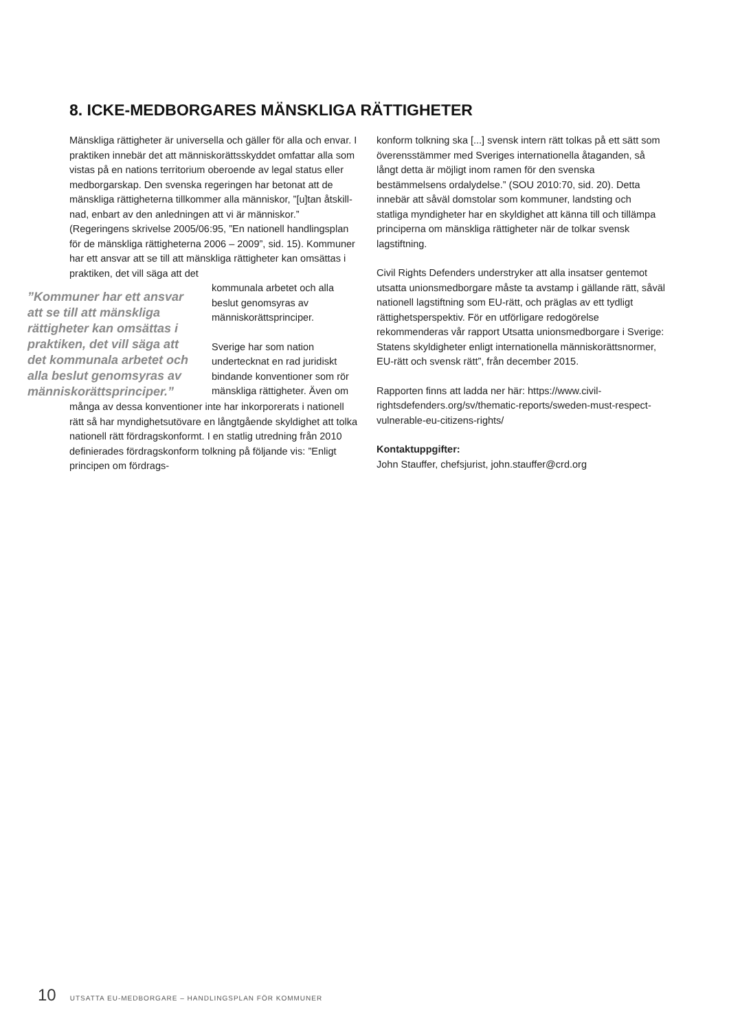8. ICKE-MEDBORGARES MÄNSKLIGA RÄTTIGHETER
Mänskliga rättigheter är universella och gäller för alla och envar. I praktiken innebär det att människorätts­skyddet omfattar alla som vistas på en nations territo­rium oberoende av legal status eller medborgarskap. Den svenska regeringen har betonat att de mänskliga rättigheterna tillkommer alla människor, ”[u]tan åtskill­nad, enbart av den anledningen att vi är människor.” (Regeringens skrivelse 2005/06:95, ”En nationell hand­lingsplan för de mänskliga rättigheterna 2006 – 2009”, sid. 15). Kommuner har ett ansvar att se till att mänskliga rättigheter kan omsättas i praktiken, det vill säga att det
”Kommuner har ett ansvar att se till att mänskliga rättigheter kan omsättas i praktiken, det vill säga att det kommunala arbetet och alla beslut genomsyras av människorättsprinciper.”
kommunala arbetet och alla beslut genomsyras av människorättsprinciper.
Sverige har som nation undertecknat en rad juridiskt bindande kon­ventioner som rör mänsk­liga rättigheter. Även om
många av dessa konventioner inte har inkorporerats i nationell rätt så har myndighetsutövare en långtgående skyldighet att tolka nationell rätt fördragskonformt. I en statlig utredning från 2010 definierades fördragskonform tolkning på följande vis: ”Enligt principen om fördrags-
konform tolkning ska [...] svensk intern rätt tolkas på ett sätt som överensstämmer med Sveriges internationella åtaganden, så långt detta är möjligt inom ramen för den svenska bestämmelsens ordalydelse.” (SOU 2010:70, sid. 20). Detta innebär att såväl domstolar som kommuner, landsting och statliga myndigheter har en skyldighet att känna till och tillämpa principerna om mänskliga rättig­heter när de tolkar svensk lagstiftning.
Civil Rights Defenders understryker att alla insatser gentemot utsatta unionsmedborgare måste ta avstamp i gällande rätt, såväl nationell lagstiftning som EU-rätt, och präglas av ett tydligt rättighetsperspektiv. För en utförligare redogörelse rekommenderas vår rapport Utsatta unionsmedborgare i Sverige: Statens skyldighe­ter enligt internationella människorättsnormer, EU-rätt och svensk rätt”, från december 2015.
Rapporten finns att ladda ner här: https://www.civil­rightsdefenders.org/sv/thematic-reports/sweden-must-respect-vulnerable-eu-citizens-rights/
Kontaktuppgifter:
John Stauffer, chefsjurist, john.stauffer@crd.org
10 UTSATTA EU-MEDBORGARE – HANDLINGSPLAN FÖR KOMMUNER